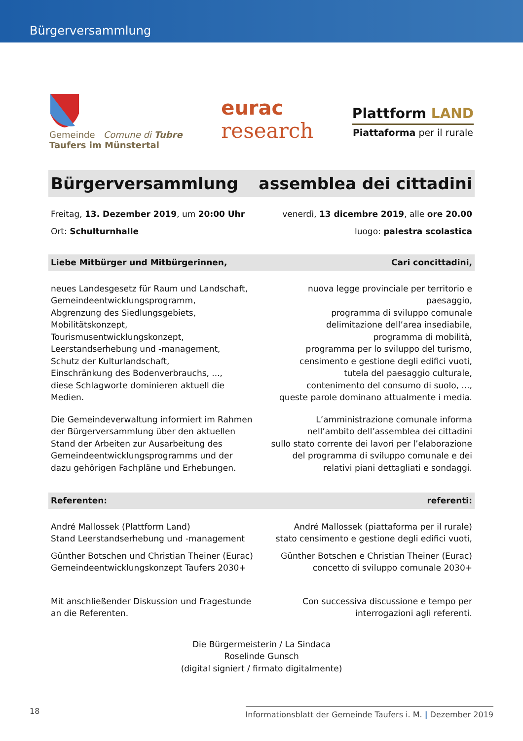Bürgerversammlung
Gemeinde Comune di Tubre
Taufers im Münstertal
eurac
research
Plattform LAND
Piattaforma per il rurale
Bürgerversammlung assemblea dei cittadini
Freitag, 13. Dezember 2019, um 20:00 Uhr
venerdì, 13 dicembre 2019, alle ore 20.00
Ort: Schulturnhalle luogo: palestra scolastica
Liebe Mitbürger und Mitbürgerinnen,
Cari concittadini,
neues Landesgesetz für Raum und Landschaft,
Gemeindeentwicklungsprogramm,
Abgrenzung des Siedlungsgebiets,
Mobilitätskonzept,
Tourismusentwicklungskonzept,
Leerstandserhebung und -management,
Schutz der Kulturlandschaft,
Einschränkung des Bodenverbrauchs, ...,
diese Schlagworte dominieren aktuell die Medien.
nuova legge provinciale per territorio e paesaggio,
programma di sviluppo comunale
delimitazione dell’area insediabile,
programma di mobilità,
programma per lo sviluppo del turismo,
censimento e gestione degli edifici vuoti,
tutela del paesaggio culturale,
contenimento del consumo di suolo, ...,
queste parole dominano attualmente i media.
Die Gemeindeverwaltung informiert im Rahmen
der Bürgerversammlung über den aktuellen
Stand der Arbeiten zur Ausarbeitung des
Gemeindeentwicklungsprogramms und der
dazu gehörigen Fachpläne und Erhebungen.
L’amministrazione comunale informa
nell’ambito dell’assemblea dei cittadini
sullo stato corrente dei lavori per l’elaborazione
del programma di sviluppo comunale e dei
relativi piani dettagliati e sondaggi.
Referenten: referenti:
André Mallossek (Plattform Land)
Stand Leerstandserhebung und -management
André Mallossek (piattaforma per il rurale)
stato censimento e gestione degli edifici vuoti,
Günther Botschen und Christian Theiner (Eurac)
Gemeindeentwicklungskonzept Taufers 2030+
Günther Botschen e Christian Theiner (Eurac)
concetto di sviluppo comunale 2030+
Mit anschließender Diskussion und Fragestunde
an die Referenten.
Con successiva discussione e tempo per
interrogazioni agli referenti.
Die Bürgermeisterin / La Sindaca
Roselinde Gunsch
(digital signiert / firmato digitalmente)
18
Informationsblatt der Gemeinde Taufers i. M. | Dezember 2019